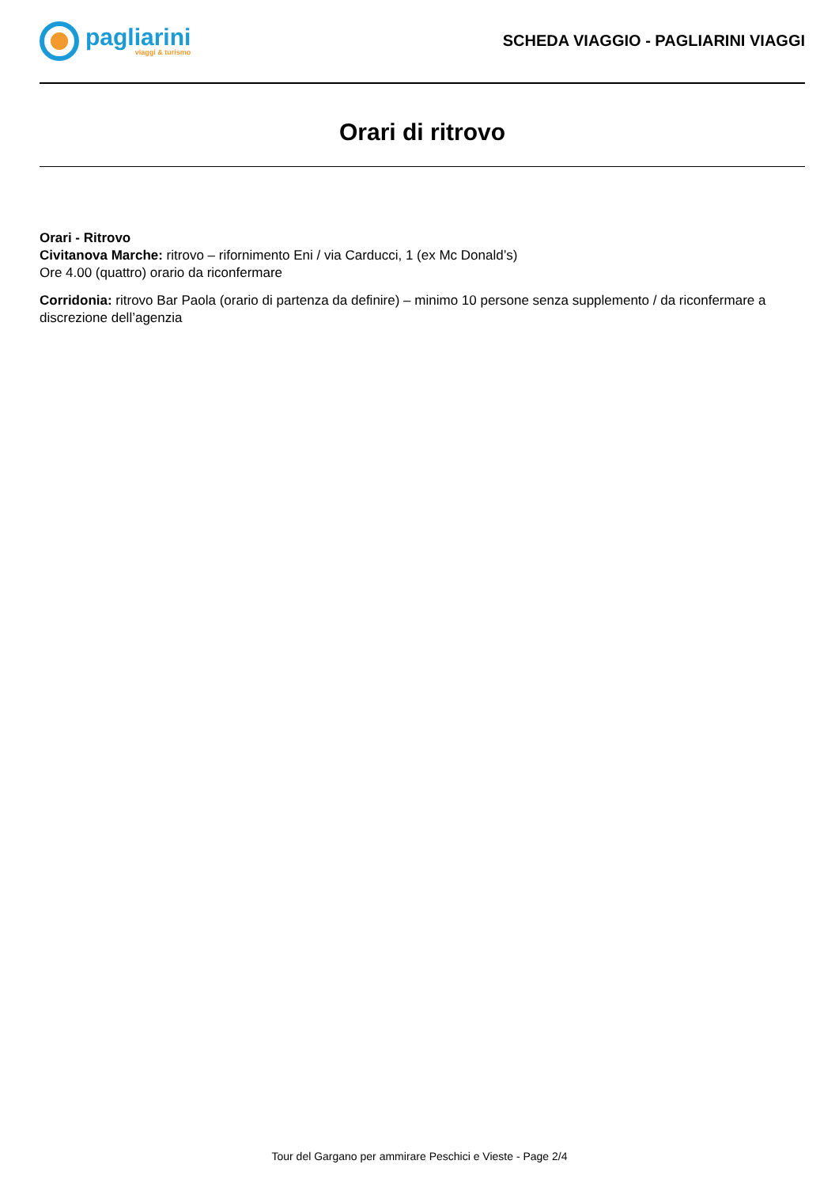pagliarini
viaggi & turismo
SCHEDA VIAGGIO - PAGLIARINI VIAGGI
Orari di ritrovo
Orari - Ritrovo
Civitanova Marche: ritrovo – rifornimento Eni / via Carducci, 1 (ex Mc Donald’s)
Ore 4.00 (quattro) orario da riconfermare
Corridonia: ritrovo Bar Paola (orario di partenza da definire) – minimo 10 persone senza supplemento / da riconfermare a discrezione dell’agenzia
Tour del Gargano per ammirare Peschici e Vieste - Page 2/4